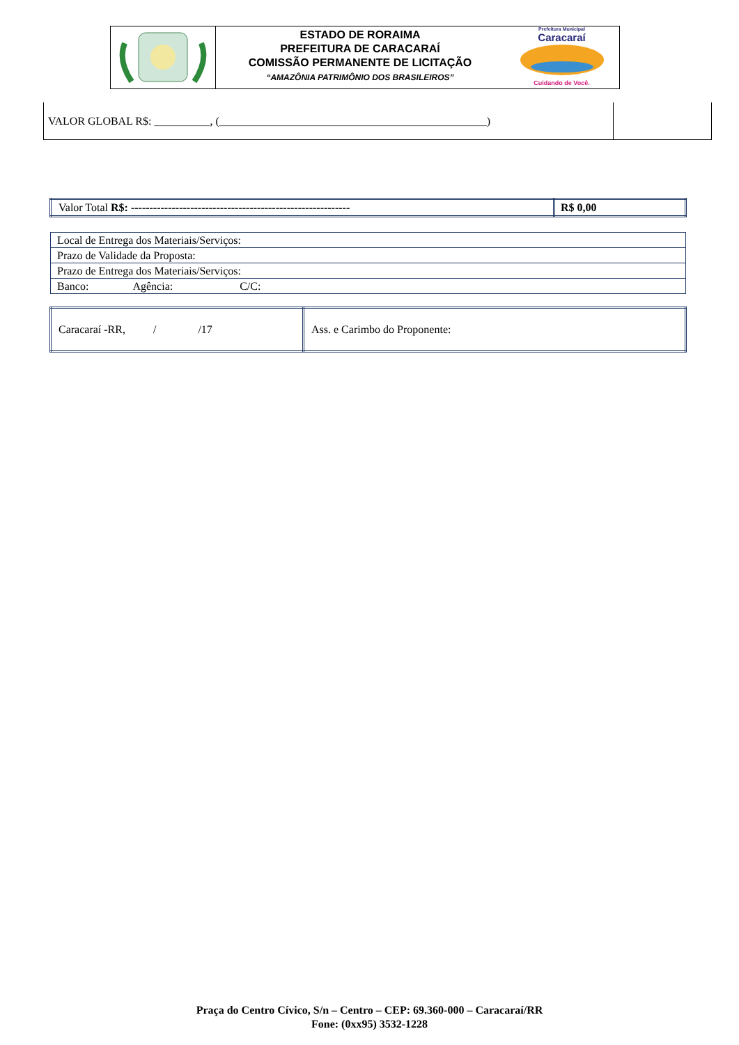ESTADO DE RORAIMA
PREFEITURA DE CARACARAÍ
COMISSÃO PERMANENTE DE LICITAÇÃO
“AMAZÔNIA PATRIMÔNIO DOS BRASILEIROS”
Prefeitura Municipal
Caracaraí
Cuidando de Você.
| VALOR GLOBAL R$: __________, (________________________________________________) | |
| Valor Total R$: ----------------------------------------------------------- | R$ 0,00 |
| Local de Entrega dos Materiais/Serviços: |
| Prazo de Validade da Proposta: |
| Prazo de Entrega dos Materiais/Serviços: |
| Banco: Agência: C/C: |
| Caracaraí -RR, / /17 | Ass. e Carimbo do Proponente: |
Praça do Centro Cívico, S/n – Centro – CEP: 69.360-000 – Caracaraí/RR
Fone: (0xx95) 3532-1228